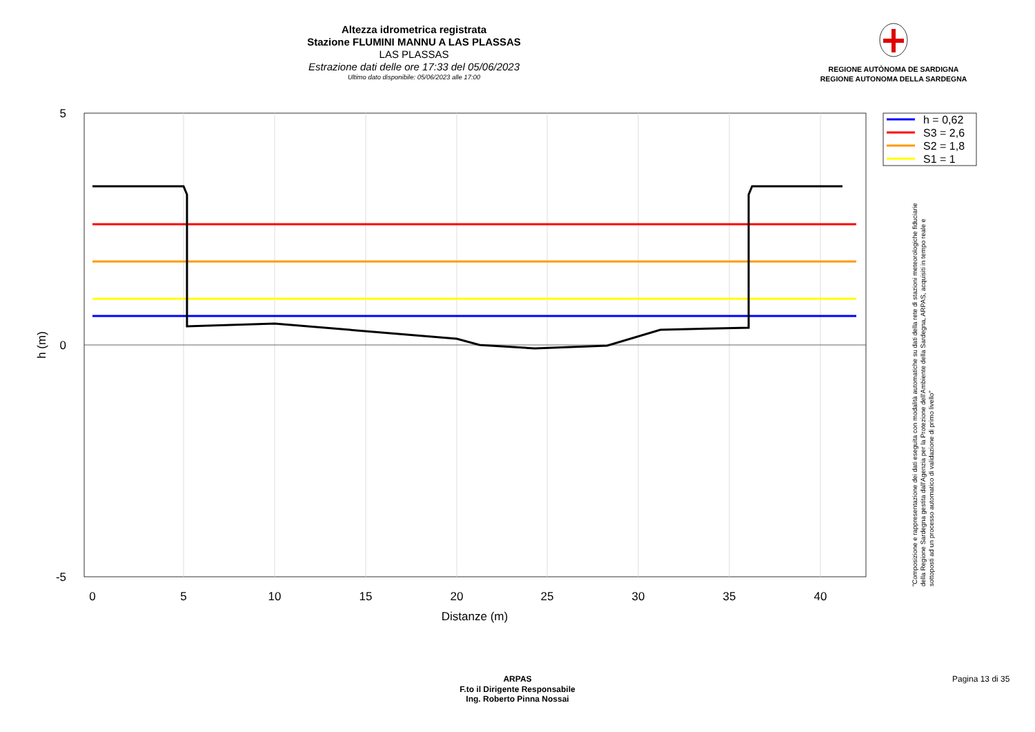Altezza idrometrica registrata
Stazione FLUMINI MANNU A LAS PLASSAS
LAS PLASSAS
Estrazione dati delle ore 17:33 del 05/06/2023
Ultimo dato disponibile: 05/06/2023 alle 17:00
REGIONE AUTÒNOMA DE SARDIGNA
REGIONE AUTONOMA DELLA SARDEGNA
0
5
10
15
20
25
30
35
40
Distanze (m)
5
0
-5
h (m)
h = 0,62
S3 = 2,6
S2 = 1,8
S1 = 1
"Composizione e rappresentazione dei dati eseguita con modalità automatiche su dati della rete di stazioni meteorologiche fiduciarie della Regione Sardegna gestita dall'Agenzia per la Protezione dell'Ambiente della Sardegna, ARPAS, acquisiti in tempo reale e sottoposti ad un processo automatico di validazione di primo livello"
ARPAS
F.to il Dirigente Responsabile
Ing. Roberto Pinna Nossai
Pagina 13 di 35